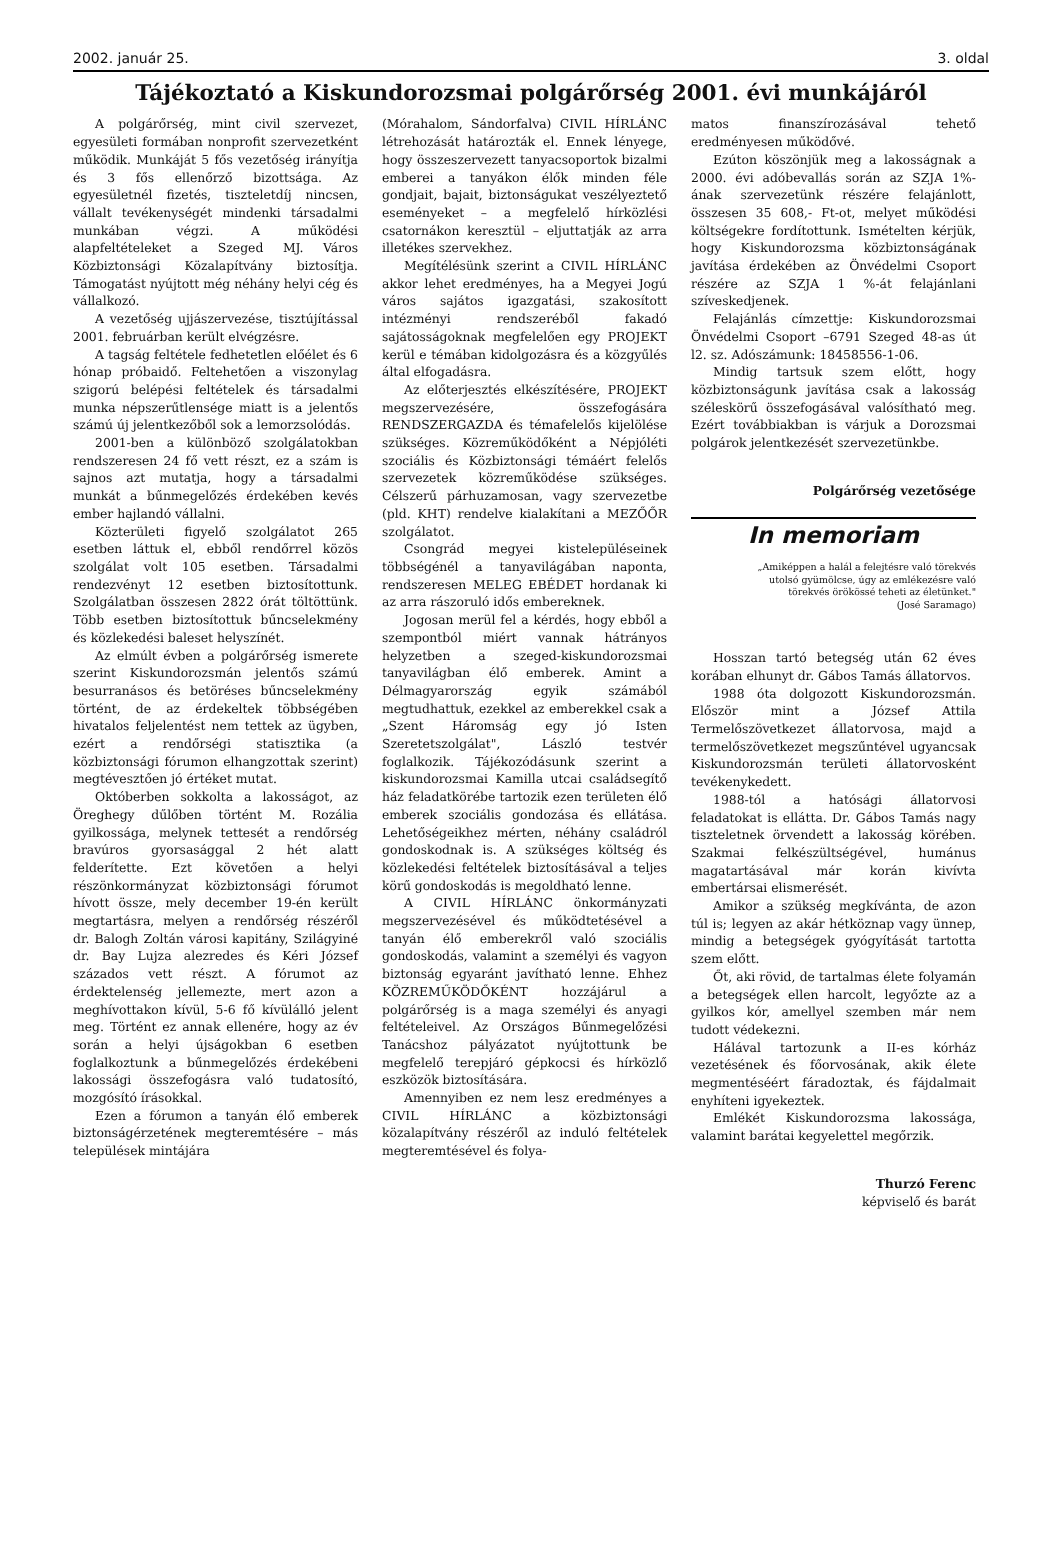2002. január 25. 3. oldal
Tájékoztató a Kiskundorozsmai polgárőrség 2001. évi munkájáról
A polgárőrség, mint civil szervezet, egyesületi formában nonprofit szervezetként működik. Munkáját 5 fős vezetőség irányítja és 3 fős ellenőrző bizottsága. Az egyesületnél fizetés, tiszteletdíj nincsen, vállalt tevékenységét mindenki társadalmi munkában végzi. A működési alapfeltételeket a Szeged MJ. Város Közbiztonsági Közalapítvány biztosítja. Támogatást nyújtott még néhány helyi cég és vállalkozó.
A vezetőség ujjászervezése, tisztújítással 2001. februárban került elvégzésre.
A tagság feltétele fedhetetlen előélet és 6 hónap próbaidő. Feltehetően a viszonylag szigorú belépési feltételek és társadalmi munka népszerűtlensége miatt is a jelentős számú új jelentkezőből sok a lemorzsolódás.
2001-ben a különböző szolgálatokban rendszeresen 24 fő vett részt, ez a szám is sajnos azt mutatja, hogy a társadalmi munkát a bűnmegelőzés érdekében kevés ember hajlandó vállalni.
Közterületi figyelő szolgálatot 265 esetben láttuk el, ebből rendőrrel közös szolgálat volt 105 esetben. Társadalmi rendezvényt 12 esetben biztosítottunk. Szolgálatban összesen 2822 órát töltöttünk. Több esetben biztosítottuk bűncselekmény és közlekedési baleset helyszínét.
Az elmúlt évben a polgárőrség ismerete szerint Kiskundorozsmán jelentős számú besurranásos és betöréses bűncselekmény történt, de az érdekeltek többségében hivatalos feljelentést nem tettek az ügyben, ezért a rendőrségi statisztika (a közbiztonsági fórumon elhangzottak szerint) megtévesztően jó értéket mutat.
Októberben sokkolta a lakosságot, az Öreghegy dűlőben történt M. Rozália gyilkossága, melynek tettesét a rendőrség bravúros gyorsasággal 2 hét alatt felderítette. Ezt követően a helyi részönkormányzat közbiztonsági fórumot hívott össze, mely december 19-én került megtartásra, melyen a rendőrség részéről dr. Balogh Zoltán városi kapitány, Szilágyiné dr. Bay Lujza alezredes és Kéri József százados vett részt. A fórumot az érdektelenség jellemezte, mert azon a meghívottakon kívül, 5-6 fő kívülálló jelent meg. Történt ez annak ellenére, hogy az év során a helyi újságokban 6 esetben foglalkoztunk a bűnmegelőzés érdekébeni lakossági összefogásra való tudatosító, mozgósító írásokkal.
Ezen a fórumon a tanyán élő emberek biztonságérzetének megteremtésére – más települések mintájára
(Mórahalom, Sándorfalva) CIVIL HÍRLÁNC létrehozását határozták el. Ennek lényege, hogy összeszervezett tanyacsoportok bizalmi emberei a tanyákon élők minden féle gondjait, bajait, biztonságukat veszélyeztető eseményeket – a megfelelő hírközlési csatornákon keresztül – eljuttatják az arra illetékes szervekhez.
Megítélésünk szerint a CIVIL HÍRLÁNC akkor lehet eredményes, ha a Megyei Jogú város sajátos igazgatási, szakosított intézményi rendszeréből fakadó sajátosságoknak megfelelően egy PROJEKT kerül e témában kidolgozásra és a közgyűlés által elfogadásra.
Az előterjesztés elkészítésére, PROJEKT megszervezésére, összefogására RENDSZERGAZDA és témafelelős kijelölése szükséges. Közreműködőként a Népjóléti szociális és Közbiztonsági témáért felelős szervezetek közreműködése szükséges. Célszerű párhuzamosan, vagy szervezetbe (pld. KHT) rendelve kialakítani a MEZŐŐR szolgálatot.
Csongrád megyei kistelepüléseinek többségénél a tanyavilágában naponta, rendszeresen MELEG EBÉDET hordanak ki az arra rászoruló idős embereknek.
Jogosan merül fel a kérdés, hogy ebből a szempontból miért vannak hátrányos helyzetben a szeged-kiskundorozsmai tanyavilágban élő emberek. Amint a Délmagyarország egyik számából megtudhattuk, ezekkel az emberekkel csak a „Szent Háromság egy jó Isten Szeretetszolgálat", László testvér foglalkozik. Tájékozódásunk szerint a kiskundorozsmai Kamilla utcai családsegítő ház feladatkörébe tartozik ezen területen élő emberek szociális gondozása és ellátása. Lehetőségeikhez mérten, néhány családról gondoskodnak is. A szükséges költség és közlekedési feltételek biztosításával a teljes körű gondoskodás is megoldható lenne.
A CIVIL HÍRLÁNC önkormányzati megszervezésével és működtetésével a tanyán élő emberekről való szociális gondoskodás, valamint a személyi és vagyon biztonság egyaránt javítható lenne. Ehhez KÖZREMŰKÖDŐKÉNT hozzájárul a polgárőrség is a maga személyi és anyagi feltételeivel. Az Országos Bűnmegelőzési Tanácshoz pályázatot nyújtottunk be megfelelő terepjáró gépkocsi és hírközlő eszközök biztosítására.
Amennyiben ez nem lesz eredményes a CIVIL HÍRLÁNC a közbiztonsági közalapítvány részéről az induló feltételek megteremtésével és folya-
matos finanszírozásával tehető eredményesen működővé.
Ezúton köszönjük meg a lakosságnak a 2000. évi adóbevallás során az SZJA 1%-ának szervezetünk részére felajánlott, összesen 35 608,- Ft-ot, melyet működési költségekre fordítottunk. Ismételten kérjük, hogy Kiskundorozsma közbiztonságának javítása érdekében az Önvédelmi Csoport részére az SZJA 1 %-át felajánlani szíveskedjenek.
Felajánlás címzettje: Kiskundorozsmai Önvédelmi Csoport –6791 Szeged 48-as út l2. sz. Adószámunk: 18458556-1-06.
Mindig tartsuk szem előtt, hogy közbiztonságunk javítása csak a lakosság széleskörű összefogásával valósítható meg. Ezért továbbiakban is várjuk a Dorozsmai polgárok jelentkezését szervezetünkbe.
Polgárőrség vezetősége
In memoriam
„Amiképpen a halál a felejtésre való törekvés utolsó gyümölcse, úgy az emlékezésre való törekvés örökössé teheti az életünket."
(José Saramago)
Hosszan tartó betegség után 62 éves korában elhunyt dr. Gábos Tamás állatorvos.
1988 óta dolgozott Kiskundorozsmán. Először mint a József Attila Termelőszövetkezet állatorvosa, majd a termelőszövetkezet megszűntével ugyancsak Kiskundorozsmán területi állatorvosként tevékenykedett.
1988-tól a hatósági állatorvosi feladatokat is ellátta. Dr. Gábos Tamás nagy tiszteletnek örvendett a lakosság körében. Szakmai felkészültségével, humánus magatartásával már korán kivívta embertársai elismerését.
Amikor a szükség megkívánta, de azon túl is; legyen az akár hétköznap vagy ünnep, mindig a betegségek gyógyítását tartotta szem előtt.
Őt, aki rövid, de tartalmas élete folyamán a betegségek ellen harcolt, legyőzte az a gyilkos kór, amellyel szemben már nem tudott védekezni.
Hálával tartozunk a II-es kórház vezetésének és főorvosának, akik élete megmentéséért fáradoztak, és fájdalmait enyhíteni igyekeztek.
Emlékét Kiskundorozsma lakossága, valamint barátai kegyelettel megőrzik.
Thurzó Ferenc
képviselő és barát